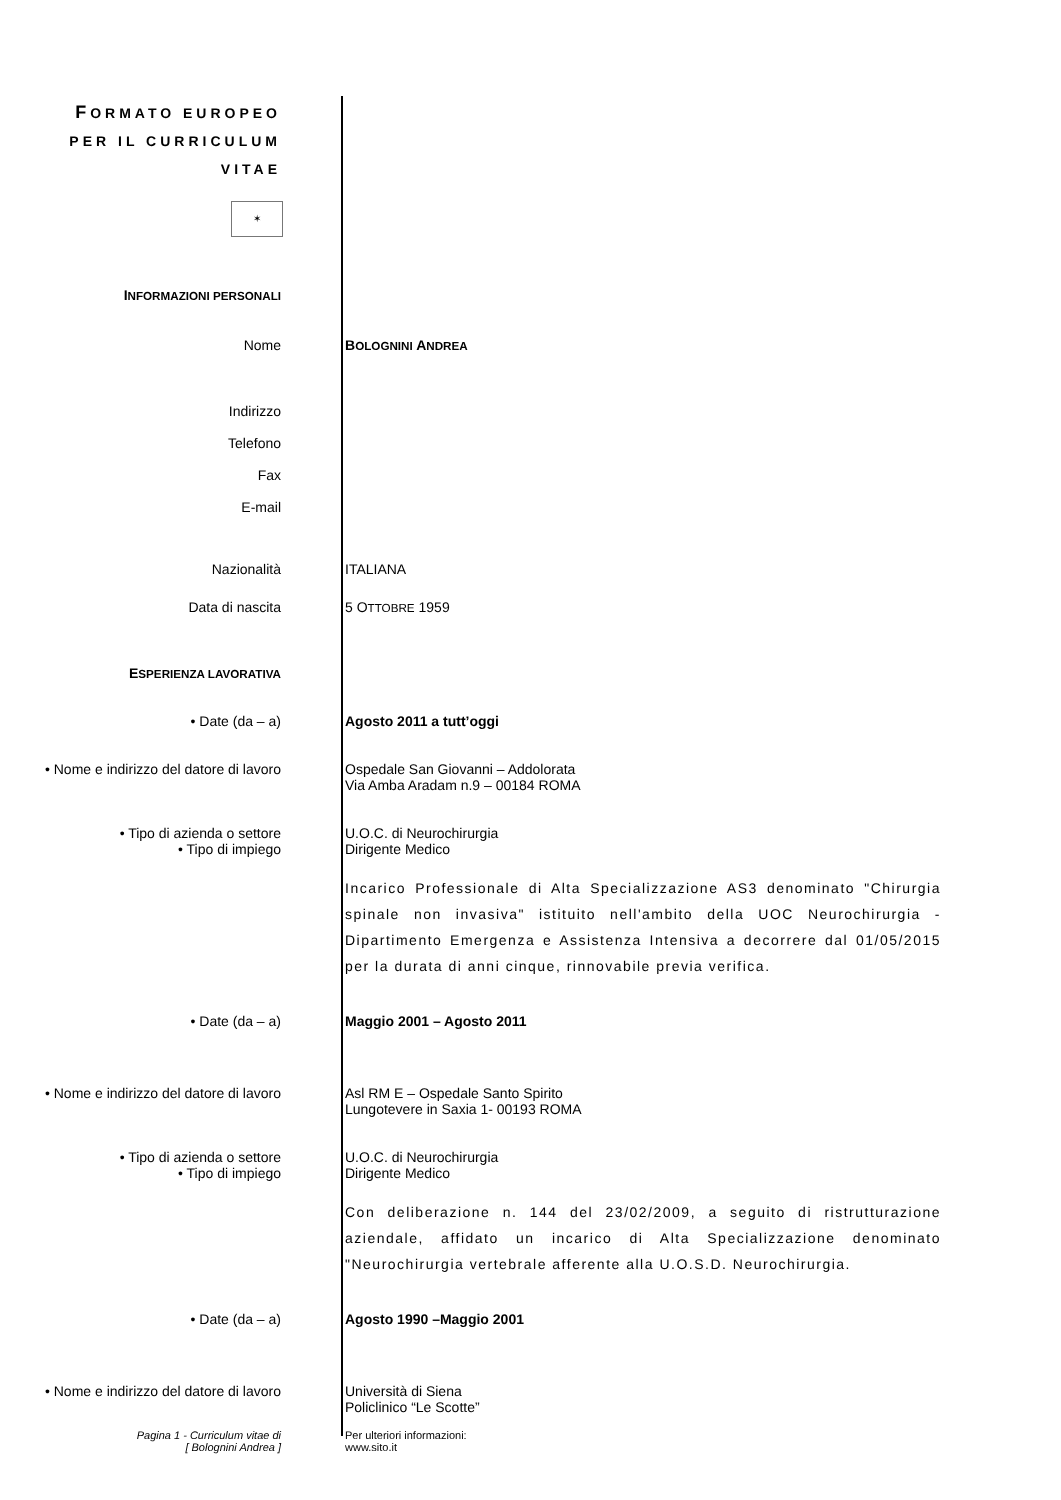FORMATO EUROPEO
PER IL CURRICULUM
VITAE
✶
INFORMAZIONI PERSONALI
Nome BOLOGNINI ANDREA
Indirizzo
Telefono
Fax
E-mail
Nazionalità ITALIANA
Data di nascita 5 OTTOBRE 1959
ESPERIENZA LAVORATIVA
• Date (da – a) Agosto 2011 a tutt’oggi
• Nome e indirizzo del datore di lavoro
Ospedale San Giovanni – Addolorata
Via Amba Aradam n.9 – 00184 ROMA
• Tipo di azienda o settore
• Tipo di impiego
U.O.C. di Neurochirurgia
Dirigente Medico
Incarico Professionale di Alta Specializzazione AS3 denominato "Chirurgia spinale non invasiva" istituito nell'ambito della UOC Neurochirurgia - Dipartimento Emergenza e Assistenza Intensiva a decorrere dal 01/05/2015 per la durata di anni cinque, rinnovabile previa verifica.
• Date (da – a) Maggio 2001 – Agosto 2011
• Nome e indirizzo del datore di lavoro
Asl RM E – Ospedale Santo Spirito
Lungotevere in Saxia 1- 00193 ROMA
• Tipo di azienda o settore
• Tipo di impiego
U.O.C. di Neurochirurgia
Dirigente Medico
Con deliberazione n. 144 del 23/02/2009, a seguito di ristrutturazione aziendale, affidato un incarico di Alta Specializzazione denominato "Neurochirurgia vertebrale afferente alla U.O.S.D. Neurochirurgia.
• Date (da – a) Agosto 1990 –Maggio 2001
• Nome e indirizzo del datore di lavoro
Università di Siena
Policlinico “Le Scotte”
Pagina 1 - Curriculum vitae di
[ Bolognini Andrea ]
Per ulteriori informazioni:
www.sito.it